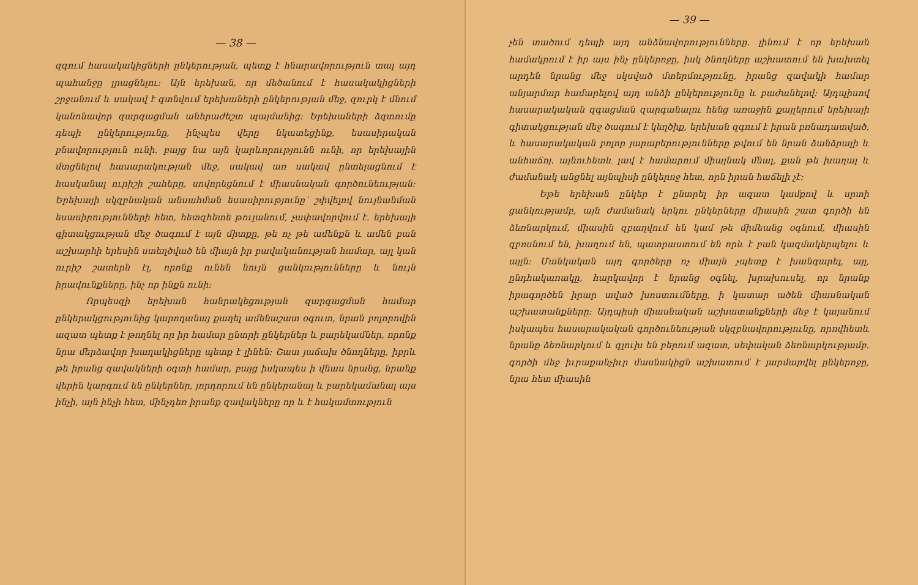— 38 —
զգում հասակակիցների ընկերության, պետք է հնարավորություն տալ այդ պահանջը լրացնելու։ Այն երեխան, որ մեծանում է հասակակիցների շրջանում և սակավ է գտնվում երեխաների ընկերության մեջ, զուրկ է մնում կանոնավոր զարգացման անհրաժեշտ պայմանից։ Երեխաների ձգտումը դեպի ընկերությունը, ինչպես վերը նկատեցինք, եսասիրական բնավորություն ունի. բայց նա այն կարևորությունն ունի, որ երեխային մտցնելով հասարակության մեջ, սակավ առ սակավ ընտելացնում է հասկանալ ուրիշի շահերը, սովորեցնում է միասնական գործունեության։ Երեխայի սկզբնական անսահման եսասիրությունը՝ շփվելով նույնանման եսասիրությունների հետ, հետզհետե թուլանում, չափավորվում է. երեխայի գիտակցության մեջ ծագում է այն միտքը, թե ոչ թե ամենքն և ամեն բան աշխարհի երեսին ստեղծված են միայն իր բավականության համար, այլ կան ուրիշ շատերն էլ, որոնք ունեն նույն ցանկությունները և նույն իրավունքները, ինչ որ ինքն ունի։
Որպեսզի երեխան հանրակեցության զարգացման համար ընկերակցությունից կարողանայ քաղել ամենաշատ օգուտ, նրան բոլորովին ազատ պետք է թողնել որ իր համար ընտրի ընկերներ և բարեկամներ, որոնք նրա մերձավոր խաղակիցները պետք է լինեն։ Շատ յաճախ ծնողները, իբրև թե իրանց զավակների օգտի համար, բայց իսկապես ի վնաս նրանց, նրանք վերին կարգում են ընկերներ, յորդորում են ընկերանալ և բարեկամանալ այս ինչի, այն ինչի հետ, մինչդեռ իրանք զավակները որ և է հակամտություն
— 39 —
չեն տածում դեպի այդ անձնավորությունները. լինում է որ երեխան համակրում է իր այս ինչ ընկերոջը, իսկ ծնողները աշխատում են խախտել արդեն նրանց մեջ սկսված մտերմությունը, իրանց զավակի համար անյարմար համարելով այդ անձի ընկերությունը և բաժանելով։ Այդպիսով հասարակական զգացման զարգանալու հենց առաջին քայլերում երեխայի գիտակցության մեջ ծագում է կեղծիք, երեխան զգում է իրան բռնադատված, և հասարակական բոլոր յարաբերությունները թվում են նրան ձանձրալի և անհաճոյ. այնուհետև լավ է համարում միայնակ մնալ, քան թե խաղալ և ժամանակ անցնել այնպիսի ընկերոջ հետ, որն իրան հաճելի չէ։
Եթե երեխան ընկեր է ընտրել իր ազատ կամքով և սրտի ցանկությամբ, այն ժամանակ երկու ընկերները միասին շատ գործի են ձեռնարկում, միասին զբաղվում են կամ թե միմեանց օգնում, միասին զբոսնում են, խաղում են, պատրաստում են որև է բան կազմակերպելու և այլն։ Մանկական այդ գործերը ոչ միայն չպետք է խանգարել, այլ, ընդհակառակը, հարկավոր է նրանց օգնել, խրախուսել, որ նրանք իրագործեն իրար տված խոստումները, ի կատար ածեն միասնական աշխատանքները։ Այդպիսի միասնական աշխատանքների մեջ է կայանում իսկապես հասարակական գործունեության սկզբնավորությունը, որովհետև նրանք ձեռնարկում և գլուխ են բերում ազատ, սեփական ձեռնարկությամբ. գործի մեջ իւրաքանչիւր մասնակիցն աշխատում է յարմարվել ընկերոջը, նրա հետ միասին